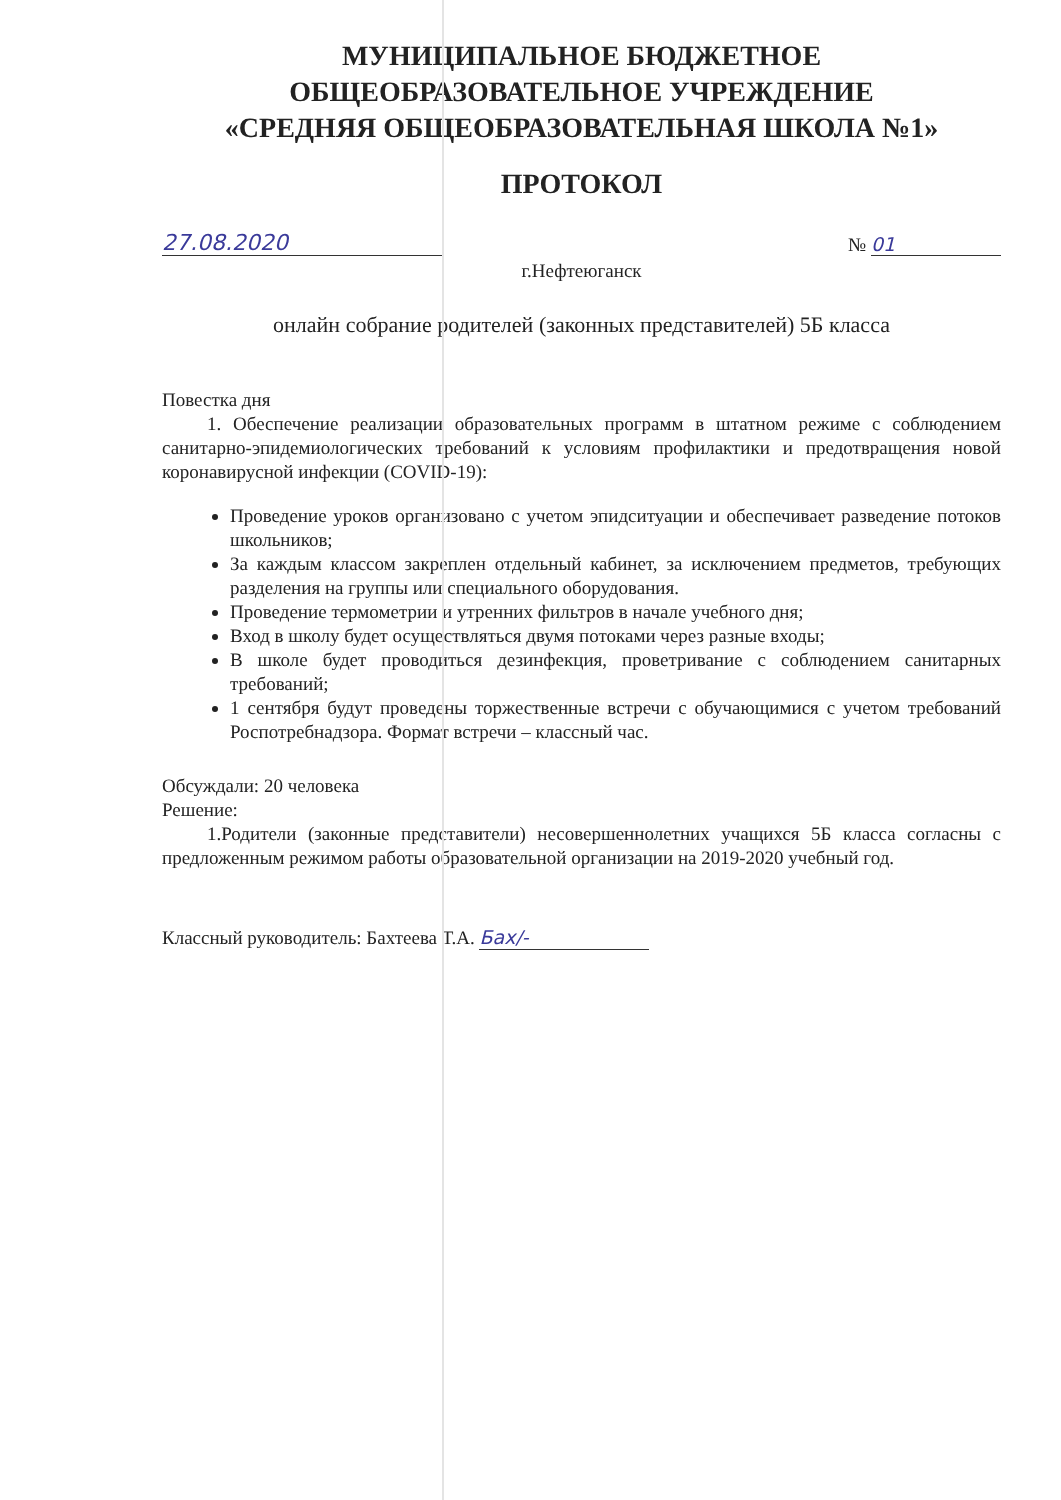МУНИЦИПАЛЬНОЕ БЮДЖЕТНОЕ
ОБЩЕОБРАЗОВАТЕЛЬНОЕ УЧРЕЖДЕНИЕ
«СРЕДНЯЯ ОБЩЕОБРАЗОВАТЕЛЬНАЯ ШКОЛА №1»
ПРОТОКОЛ
27.08.2020
№ 01
г.Нефтеюганск
онлайн собрание родителей (законных представителей) 5Б класса
Повестка дня
1. Обеспечение реализации образовательных программ в штатном режиме с соблюдением санитарно-эпидемиологических требований к условиям профилактики и предотвращения новой коронавирусной инфекции (COVID-19):
Проведение уроков организовано с учетом эпидситуации и обеспечивает разведение потоков школьников;
За каждым классом закреплен отдельный кабинет, за исключением предметов, требующих разделения на группы или специального оборудования.
Проведение термометрии и утренних фильтров в начале учебного дня;
Вход в школу будет осуществляться двумя потоками через разные входы;
В школе будет проводиться дезинфекция, проветривание с соблюдением санитарных требований;
1 сентября будут проведены торжественные встречи с обучающимися с учетом требований Роспотребнадзора. Формат встречи – классный час.
Обсуждали: 20 человека
Решение:
1.Родители (законные представители) несовершеннолетних учащихся 5Б класса согласны с предложенным режимом работы образовательной организации на 2019-2020 учебный год.
Классный руководитель: Бахтеева Т.А. Бах/-